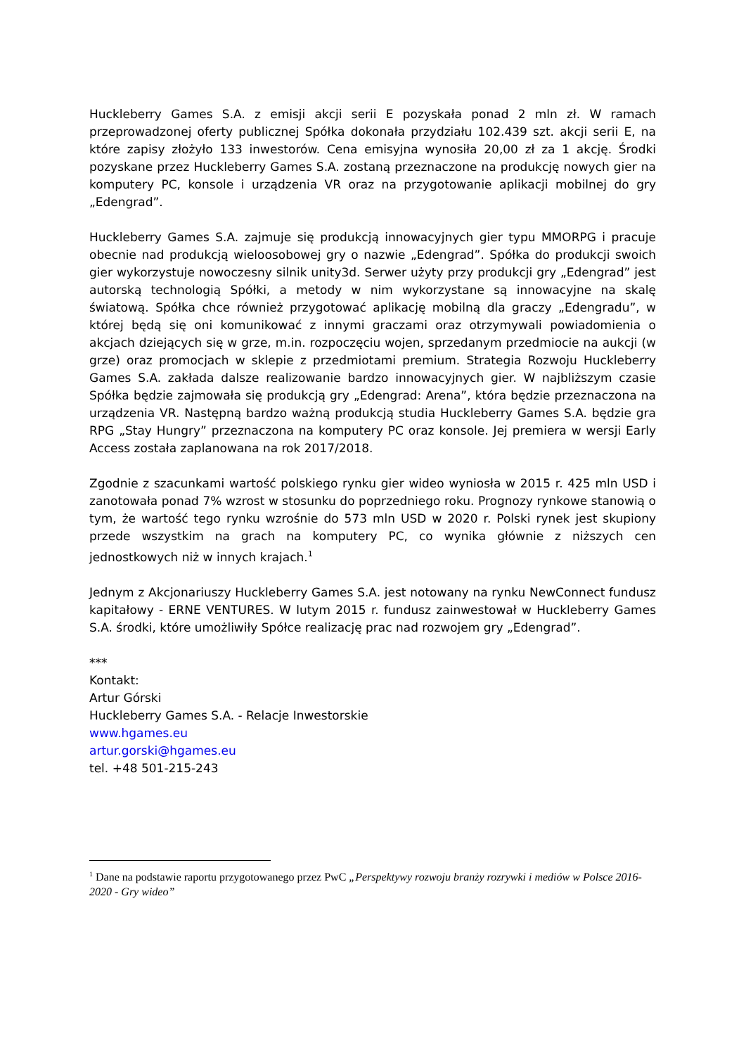Huckleberry Games S.A. z emisji akcji serii E pozyskała ponad 2 mln zł. W ramach przeprowadzonej oferty publicznej Spółka dokonała przydziału 102.439 szt. akcji serii E, na które zapisy złożyło 133 inwestorów. Cena emisyjna wynosiła 20,00 zł za 1 akcję. Środki pozyskane przez Huckleberry Games S.A. zostaną przeznaczone na produkcję nowych gier na komputery PC, konsole i urządzenia VR oraz na przygotowanie aplikacji mobilnej do gry „Edengrad”.
Huckleberry Games S.A. zajmuje się produkcją innowacyjnych gier typu MMORPG i pracuje obecnie nad produkcją wieloosobowej gry o nazwie „Edengrad”. Spółka do produkcji swoich gier wykorzystuje nowoczesny silnik unity3d. Serwer użyty przy produkcji gry „Edengrad” jest autorską technologią Spółki, a metody w nim wykorzystane są innowacyjne na skalę światową. Spółka chce również przygotować aplikację mobilną dla graczy „Edengradu”, w której będą się oni komunikować z innymi graczami oraz otrzymywali powiadomienia o akcjach dziejących się w grze, m.in. rozpoczęciu wojen, sprzedanym przedmiocie na aukcji (w grze) oraz promocjach w sklepie z przedmiotami premium. Strategia Rozwoju Huckleberry Games S.A. zakłada dalsze realizowanie bardzo innowacyjnych gier. W najbliższym czasie Spółka będzie zajmowała się produkcją gry „Edengrad: Arena”, która będzie przeznaczona na urządzenia VR. Następną bardzo ważną produkcją studia Huckleberry Games S.A. będzie gra RPG „Stay Hungry” przeznaczona na komputery PC oraz konsole. Jej premiera w wersji Early Access została zaplanowana na rok 2017/2018.
Zgodnie z szacunkami wartość polskiego rynku gier wideo wyniosła w 2015 r. 425 mln USD i zanotowała ponad 7% wzrost w stosunku do poprzedniego roku. Prognozy rynkowe stanowią o tym, że wartość tego rynku wzrośnie do 573 mln USD w 2020 r. Polski rynek jest skupiony przede wszystkim na grach na komputery PC, co wynika głównie z niższych cen jednostkowych niż w innych krajach.<sup>1</sup>
Jednym z Akcjonariuszy Huckleberry Games S.A. jest notowany na rynku NewConnect fundusz kapitałowy - ERNE VENTURES. W lutym 2015 r. fundusz zainwestował w Huckleberry Games S.A. środki, które umożliwiły Spółce realizację prac nad rozwojem gry „Edengrad”.
***
Kontakt:
Artur Górski
Huckleberry Games S.A. - Relacje Inwestorskie
www.hgames.eu
artur.gorski@hgames.eu
tel. +48 501-215-243
<sup>1</sup> Dane na podstawie raportu przygotowanego przez PwC „Perspektywy rozwoju branży rozrywki i mediów w Polsce 2016-2020 - Gry wideo”